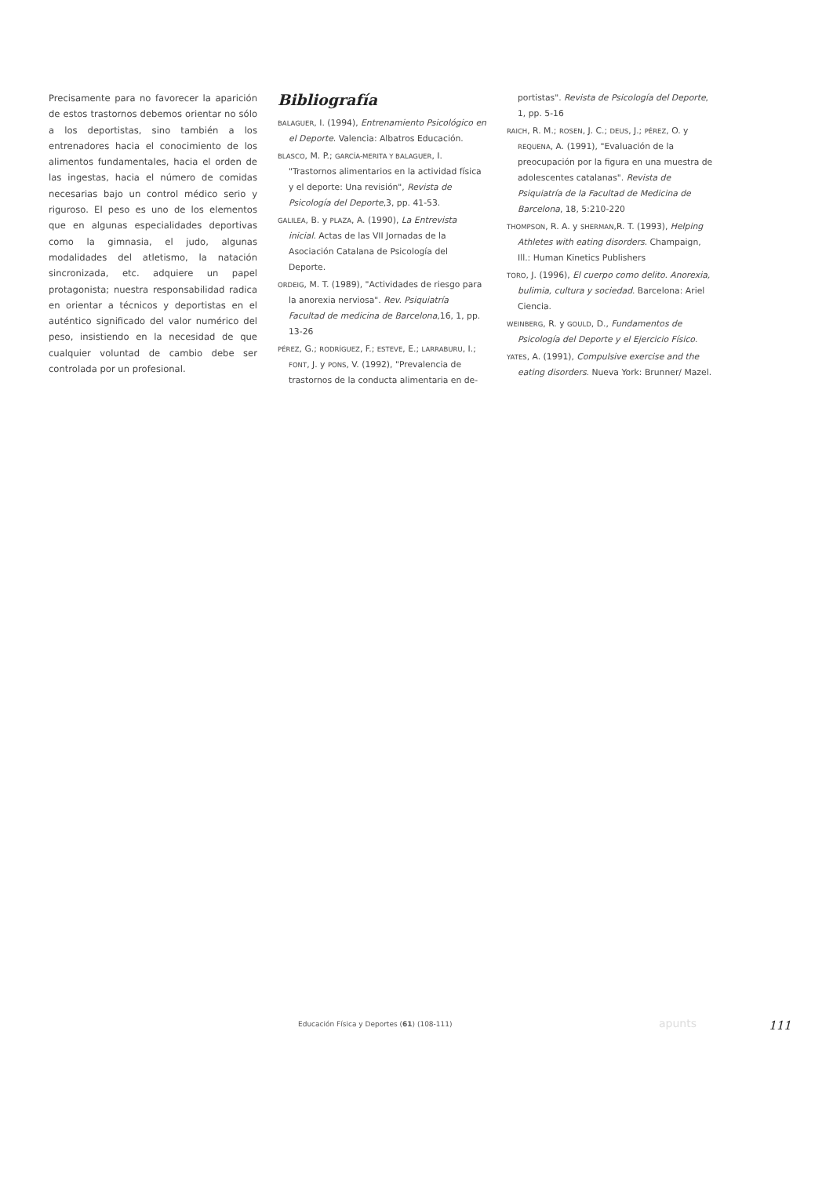Precisamente para no favorecer la aparición de estos trastornos debemos orientar no sólo a los deportistas, sino también a los entrenadores hacia el conocimiento de los alimentos fundamentales, hacia el orden de las ingestas, hacia el número de comidas necesarias bajo un control médico serio y riguroso. El peso es uno de los elementos que en algunas especialidades deportivas como la gimnasia, el judo, algunas modalidades del atletismo, la natación sincronizada, etc. adquiere un papel protagonista; nuestra responsabilidad radica en orientar a técnicos y deportistas en el auténtico significado del valor numérico del peso, insistiendo en la necesidad de que cualquier voluntad de cambio debe ser controlada por un profesional.
Bibliografía
BALAGUER, I. (1994), Entrenamiento Psicológico en el Deporte. Valencia: Albatros Educación.
BLASCO, M. P.; GARCÍA-MERITA Y BALAGUER, I. "Trastornos alimentarios en la actividad física y el deporte: Una revisión", Revista de Psicología del Deporte,3, pp. 41-53.
GALILEA, B. y PLAZA, A. (1990), La Entrevista inicial. Actas de las VII Jornadas de la Asociación Catalana de Psicología del Deporte.
ORDEIG, M. T. (1989), "Actividades de riesgo para la anorexia nerviosa". Rev. Psiquiatría Facultad de medicina de Barcelona,16, 1, pp. 13-26
PÉREZ, G.; RODRÍGUEZ, F.; ESTEVE, E.; LARRABURU, I.; FONT, J. y PONS, V. (1992), "Prevalencia de trastornos de la conducta alimentaria en de-
portistas". Revista de Psicología del Deporte, 1, pp. 5-16
RAICH, R. M.; ROSEN, J. C.; DEUS, J.; PÉREZ, O. y REQUENA, A. (1991), "Evaluación de la preocupación por la figura en una muestra de adolescentes catalanas". Revista de Psiquiatría de la Facultad de Medicina de Barcelona, 18, 5:210-220
THOMPSON, R. A. y SHERMAN,R. T. (1993), Helping Athletes with eating disorders. Champaign, Ill.: Human Kinetics Publishers
TORO, J. (1996), El cuerpo como delito. Anorexia, bulimia, cultura y sociedad. Barcelona: Ariel Ciencia.
WEINBERG, R. y GOULD, D., Fundamentos de Psicología del Deporte y el Ejercicio Físico.
YATES, A. (1991), Compulsive exercise and the eating disorders. Nueva York: Brunner/ Mazel.
Educación Física y Deportes (61) (108-111)
apunts 111